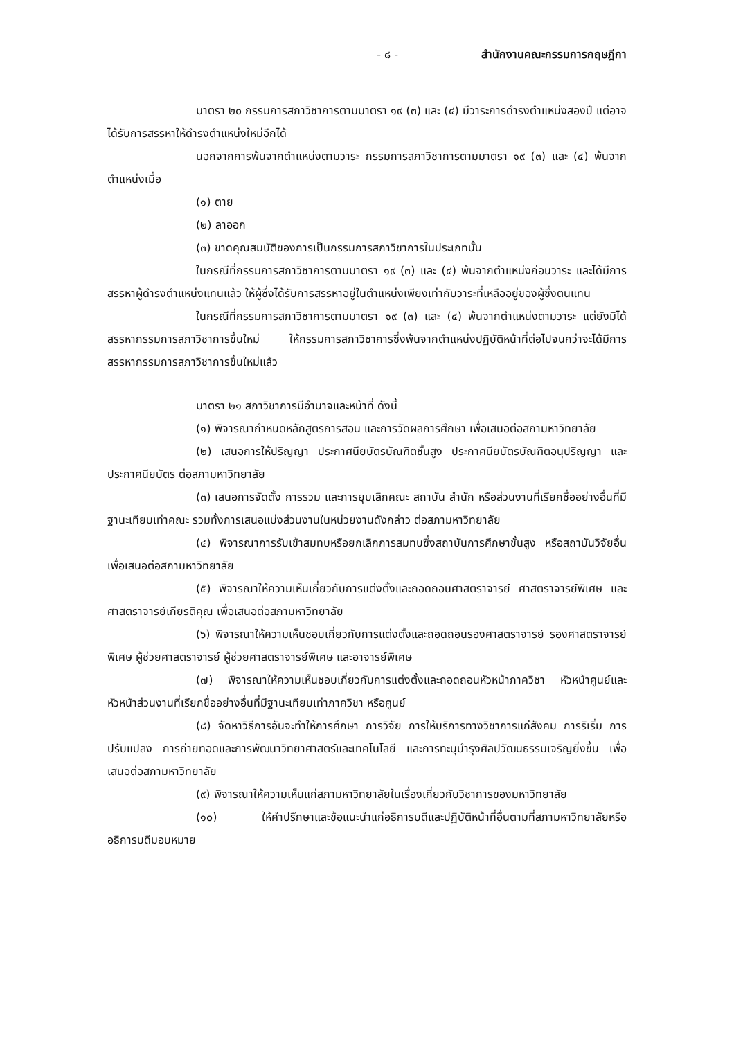- ๘ - สำนักงานคณะกรรมการกฤษฎีกา
มาตรา ๒๐ กรรมการสภาวิชาการตามมาตรา ๑๙ (๓) และ (๔) มีวาระการดำรงตำแหน่งสองปี แต่อาจได้รับการสรรหาให้ดำรงตำแหน่งใหม่อีกได้
นอกจากการพ้นจากตำแหน่งตามวาระ กรรมการสภาวิชาการตามมาตรา ๑๙ (๓) และ (๔) พ้นจากตำแหน่งเมื่อ
(๑) ตาย
(๒) ลาออก
(๓) ขาดคุณสมบัติของการเป็นกรรมการสภาวิชาการในประเภทนั้น
ในกรณีที่กรรมการสภาวิชาการตามมาตรา ๑๙ (๓) และ (๔) พ้นจากตำแหน่งก่อนวาระ และได้มีการสรรหาผู้ดำรงตำแหน่งแทนแล้ว ให้ผู้ซึ่งได้รับการสรรหาอยู่ในตำแหน่งเพียงเท่ากับวาระที่เหลืออยู่ของผู้ซึ่งตนแทน
ในกรณีที่กรรมการสภาวิชาการตามมาตรา ๑๙ (๓) และ (๔) พ้นจากตำแหน่งตามวาระ แต่ยังมิได้สรรหากรรมการสภาวิชาการขึ้นใหม่ ให้กรรมการสภาวิชาการซึ่งพ้นจากตำแหน่งปฏิบัติหน้าที่ต่อไปจนกว่าจะได้มีการสรรหากรรมการสภาวิชาการขึ้นใหม่แล้ว
มาตรา ๒๑ สภาวิชาการมีอำนาจและหน้าที่ ดังนี้
(๑) พิจารณากำหนดหลักสูตรการสอน และการวัดผลการศึกษา เพื่อเสนอต่อสภามหาวิทยาลัย
(๒) เสนอการให้ปริญญา ประกาศนียบัตรบัณฑิตชั้นสูง ประกาศนียบัตรบัณฑิตอนุปริญญา และประกาศนียบัตร ต่อสภามหาวิทยาลัย
(๓) เสนอการจัดตั้ง การรวม และการยุบเลิกคณะ สถาบัน สำนัก หรือส่วนงานที่เรียกชื่ออย่างอื่นที่มีฐานะเทียบเท่าคณะ รวมทั้งการเสนอแบ่งส่วนงานในหน่วยงานดังกล่าว ต่อสภามหาวิทยาลัย
(๔) พิจารณาการรับเข้าสมทบหรือยกเลิกการสมทบซึ่งสถาบันการศึกษาชั้นสูง หรือสถาบันวิจัยอื่น เพื่อเสนอต่อสภามหาวิทยาลัย
(๕) พิจารณาให้ความเห็นเกี่ยวกับการแต่งตั้งและถอดถอนศาสตราจารย์ ศาสตราจารย์พิเศษ และศาสตราจารย์เกียรติคุณ เพื่อเสนอต่อสภามหาวิทยาลัย
(๖) พิจารณาให้ความเห็นชอบเกี่ยวกับการแต่งตั้งและถอดถอนรองศาสตราจารย์ รองศาสตราจารย์พิเศษ ผู้ช่วยศาสตราจารย์ ผู้ช่วยศาสตราจารย์พิเศษ และอาจารย์พิเศษ
(๗) พิจารณาให้ความเห็นชอบเกี่ยวกับการแต่งตั้งและถอดถอนหัวหน้าภาควิชา หัวหน้าศูนย์และหัวหน้าส่วนงานที่เรียกชื่ออย่างอื่นที่มีฐานะเทียบเท่าภาควิชา หรือศูนย์
(๘) จัดหาวิธีการอันจะทำให้การศึกษา การวิจัย การให้บริการทางวิชาการแก่สังคม การริเริ่ม การปรับแปลง การถ่ายทอดและการพัฒนาวิทยาศาสตร์และเทคโนโลยี และการทะนุบำรุงศิลปวัฒนธรรมเจริญยิ่งขึ้น เพื่อเสนอต่อสภามหาวิทยาลัย
(๙) พิจารณาให้ความเห็นแก่สภามหาวิทยาลัยในเรื่องเกี่ยวกับวิชาการของมหาวิทยาลัย
(๑๐) ให้คำปรึกษาและข้อแนะนำแก่อธิการบดีและปฏิบัติหน้าที่อื่นตามที่สภามหาวิทยาลัยหรืออธิการบดีมอบหมาย